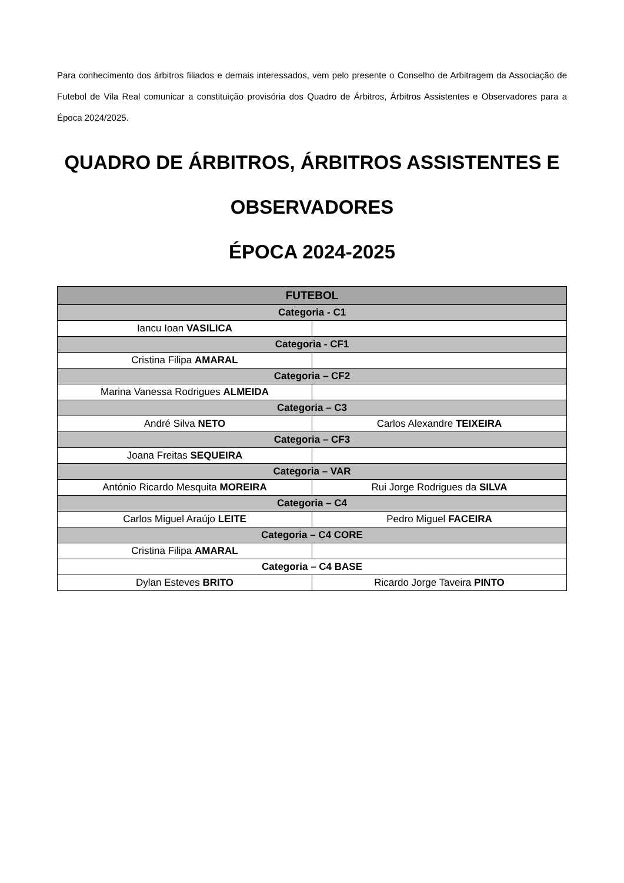Para conhecimento dos árbitros filiados e demais interessados, vem pelo presente o Conselho de Arbitragem da Associação de Futebol de Vila Real comunicar a constituição provisória dos Quadro de Árbitros, Árbitros Assistentes e Observadores para a Época 2024/2025.
QUADRO DE ÁRBITROS, ÁRBITROS ASSISTENTES E OBSERVADORES
ÉPOCA 2024-2025
| FUTEBOL | |
| --- | --- |
| Categoria - C1 | |
| Iancu Ioan VASILICA | |
| Categoria - CF1 | |
| Cristina Filipa AMARAL | |
| Categoria – CF2 | |
| Marina Vanessa Rodrigues ALMEIDA | |
| Categoria – C3 | |
| André Silva NETO | Carlos Alexandre TEIXEIRA |
| Categoria – CF3 | |
| Joana Freitas SEQUEIRA | |
| Categoria – VAR | |
| António Ricardo Mesquita MOREIRA | Rui Jorge Rodrigues da SILVA |
| Categoria – C4 | |
| Carlos Miguel Araújo LEITE | Pedro Miguel FACEIRA |
| Categoria – C4 CORE | |
| Cristina Filipa AMARAL | |
| Categoria – C4 BASE | |
| Dylan Esteves BRITO | Ricardo Jorge Taveira PINTO |